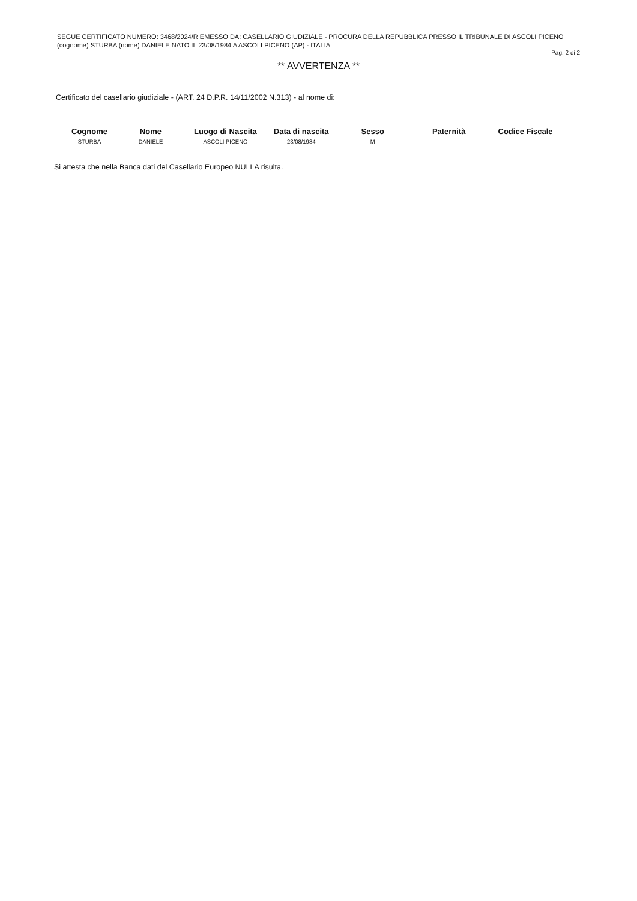SEGUE CERTIFICATO NUMERO: 3468/2024/R EMESSO DA: CASELLARIO GIUDIZIALE - PROCURA DELLA REPUBBLICA PRESSO IL TRIBUNALE DI ASCOLI PICENO
(cognome) STURBA (nome) DANIELE NATO IL 23/08/1984 A ASCOLI PICENO (AP) - ITALIA
Pag. 2 di 2
** AVVERTENZA **
Certificato del casellario giudiziale - (ART. 24 D.P.R. 14/11/2002 N.313) - al nome di:
| Cognome | Nome | Luogo di Nascita | Data di nascita | Sesso | Paternità | Codice Fiscale |
| --- | --- | --- | --- | --- | --- | --- |
| STURBA | DANIELE | ASCOLI PICENO | 23/08/1984 | M | | |
Si attesta che nella Banca dati del Casellario Europeo NULLA risulta.